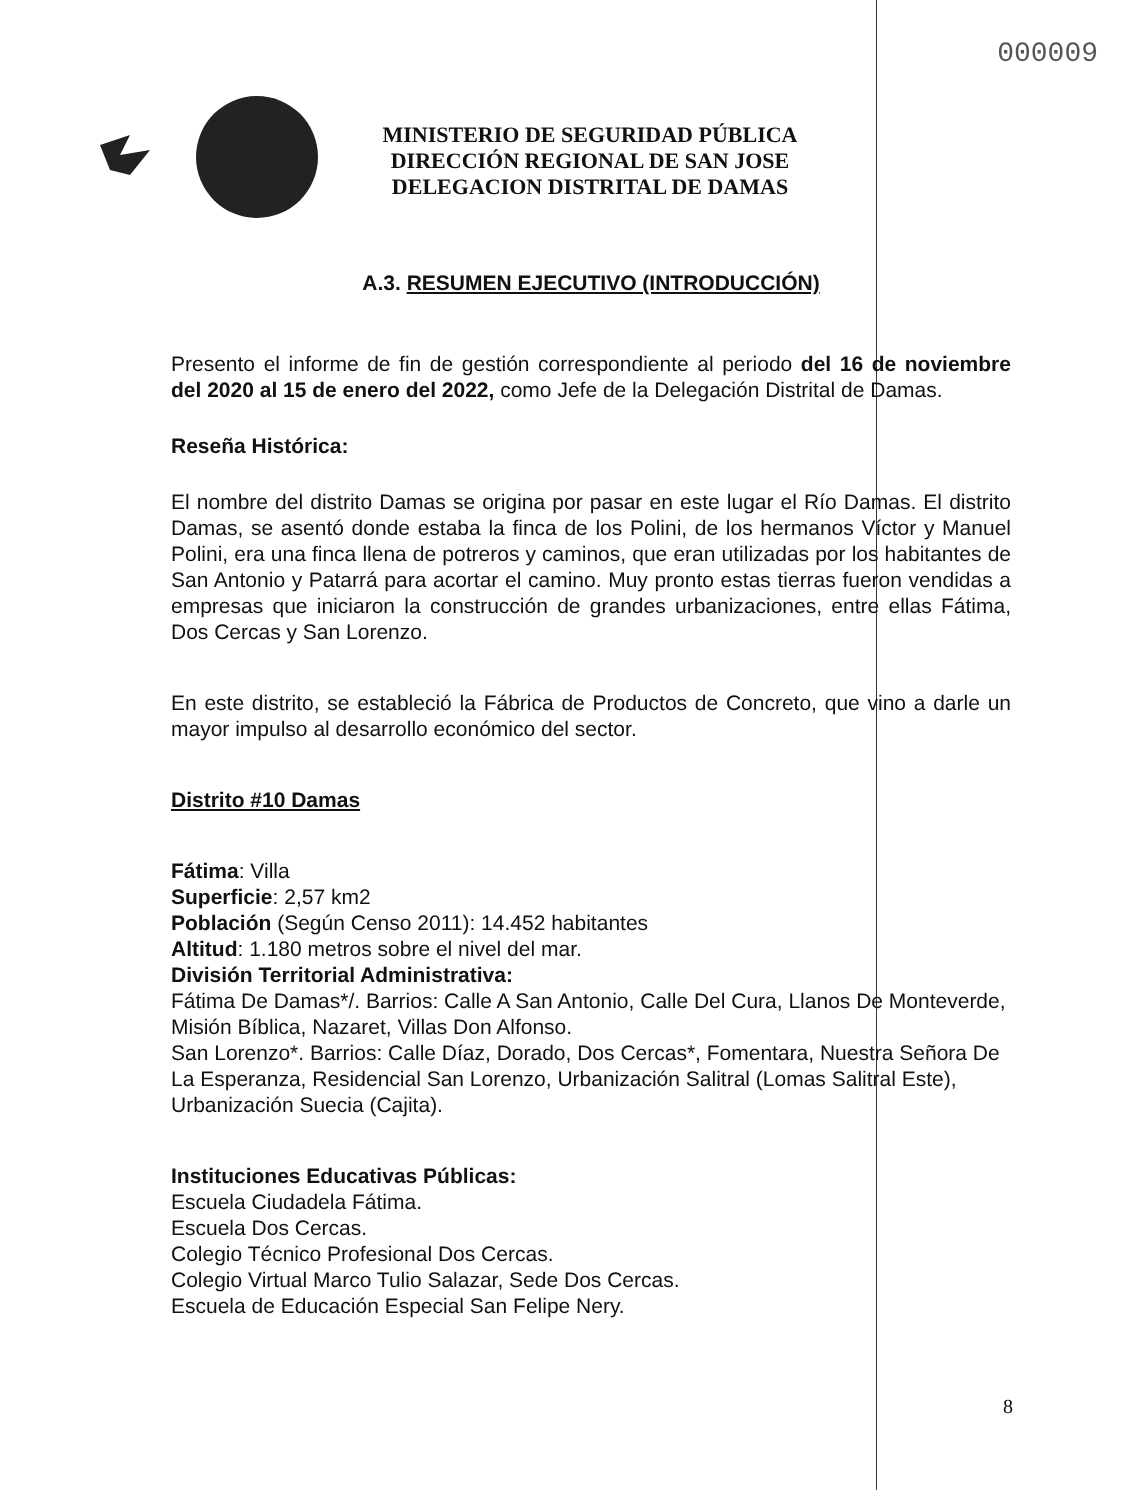000009
MINISTERIO DE SEGURIDAD PÚBLICA
DIRECCIÓN REGIONAL DE SAN JOSE
DELEGACION DISTRITAL DE DAMAS
A.3. RESUMEN EJECUTIVO (INTRODUCCIÓN)
Presento el informe de fin de gestión correspondiente al periodo del 16 de noviembre del 2020 al 15 de enero del 2022, como Jefe de la Delegación Distrital de Damas.
Reseña Histórica:
El nombre del distrito Damas se origina por pasar en este lugar el Río Damas. El distrito Damas, se asentó donde estaba la finca de los Polini, de los hermanos Víctor y Manuel Polini, era una finca llena de potreros y caminos, que eran utilizadas por los habitantes de San Antonio y Patarrá para acortar el camino. Muy pronto estas tierras fueron vendidas a empresas que iniciaron la construcción de grandes urbanizaciones, entre ellas Fátima, Dos Cercas y San Lorenzo.
En este distrito, se estableció la Fábrica de Productos de Concreto, que vino a darle un mayor impulso al desarrollo económico del sector.
Distrito #10 Damas
Fátima: Villa
Superficie: 2,57 km2
Población (Según Censo 2011): 14.452 habitantes
Altitud: 1.180 metros sobre el nivel del mar.
División Territorial Administrativa:
Fátima De Damas*/. Barrios: Calle A San Antonio, Calle Del Cura, Llanos De Monteverde, Misión Bíblica, Nazaret, Villas Don Alfonso.
San Lorenzo*. Barrios: Calle Díaz, Dorado, Dos Cercas*, Fomentara, Nuestra Señora De La Esperanza, Residencial San Lorenzo, Urbanización Salitral (Lomas Salitral Este), Urbanización Suecia (Cajita).
Instituciones Educativas Públicas:
Escuela Ciudadela Fátima.
Escuela Dos Cercas.
Colegio Técnico Profesional Dos Cercas.
Colegio Virtual Marco Tulio Salazar, Sede Dos Cercas.
Escuela de Educación Especial San Felipe Nery.
8